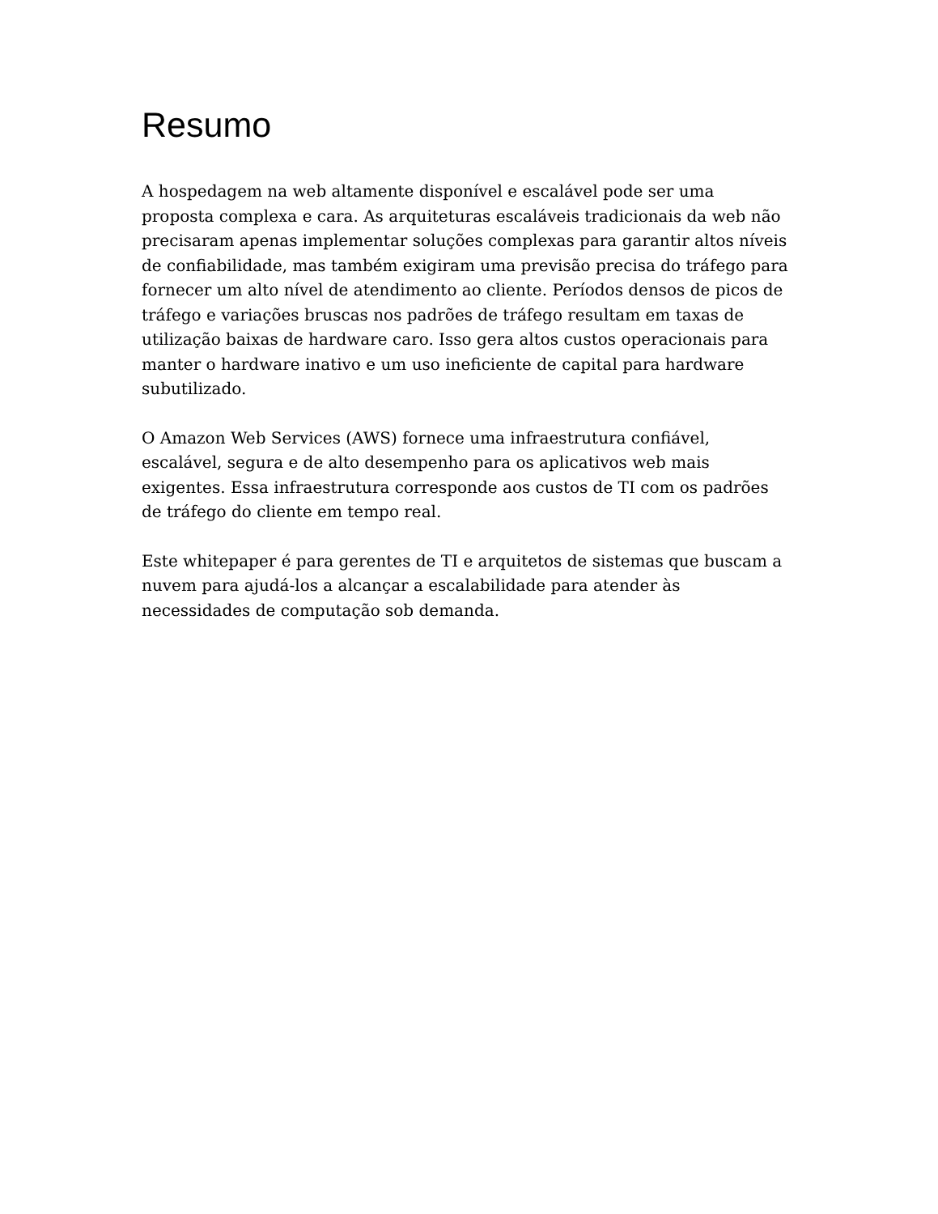Resumo
A hospedagem na web altamente disponível e escalável pode ser uma proposta complexa e cara. As arquiteturas escaláveis tradicionais da web não precisaram apenas implementar soluções complexas para garantir altos níveis de confiabilidade, mas também exigiram uma previsão precisa do tráfego para fornecer um alto nível de atendimento ao cliente. Períodos densos de picos de tráfego e variações bruscas nos padrões de tráfego resultam em taxas de utilização baixas de hardware caro. Isso gera altos custos operacionais para manter o hardware inativo e um uso ineficiente de capital para hardware subutilizado.
O Amazon Web Services (AWS) fornece uma infraestrutura confiável, escalável, segura e de alto desempenho para os aplicativos web mais exigentes. Essa infraestrutura corresponde aos custos de TI com os padrões de tráfego do cliente em tempo real.
Este whitepaper é para gerentes de TI e arquitetos de sistemas que buscam a nuvem para ajudá-los a alcançar a escalabilidade para atender às necessidades de computação sob demanda.